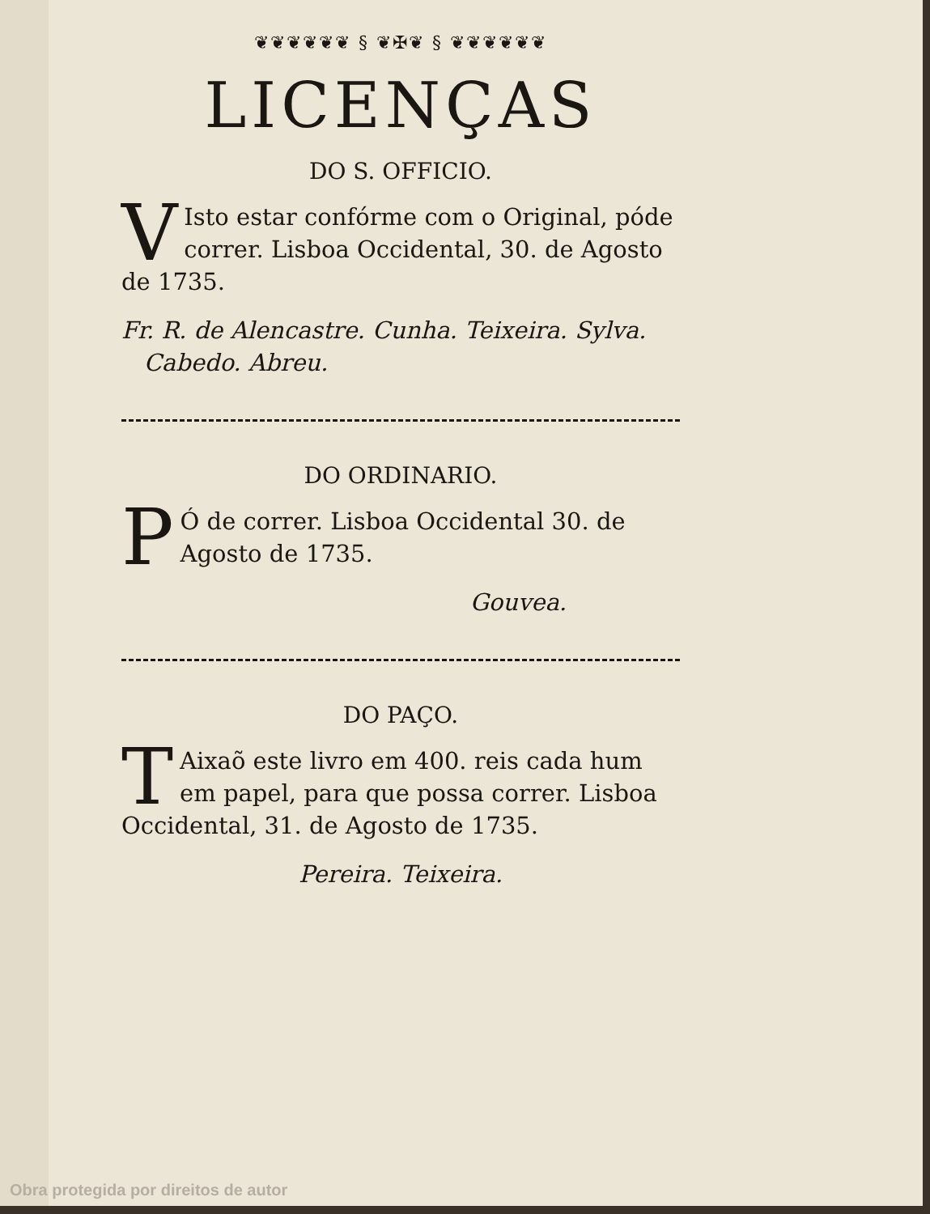❦❦❦❦❦❦ § ❦✠❦ § ❦❦❦❦❦❦
LICENÇAS
DO S. OFFICIO.
VIsto estar confórme com o Original, póde correr. Lisboa Occidental, 30. de Agosto de 1735.
Fr. R. de Alencastre. Cunha. Teixeira. Sylva.
Cabedo. Abreu.
DO ORDINARIO.
PÓ de correr. Lisboa Occidental 30. de Agosto de 1735.
Gouvea.
DO PAÇO.
TAixaõ este livro em 400. reis cada hum em papel, para que possa correr. Lisboa Occidental, 31. de Agosto de 1735.
Pereira. Teixeira.
Obra protegida por direitos de autor